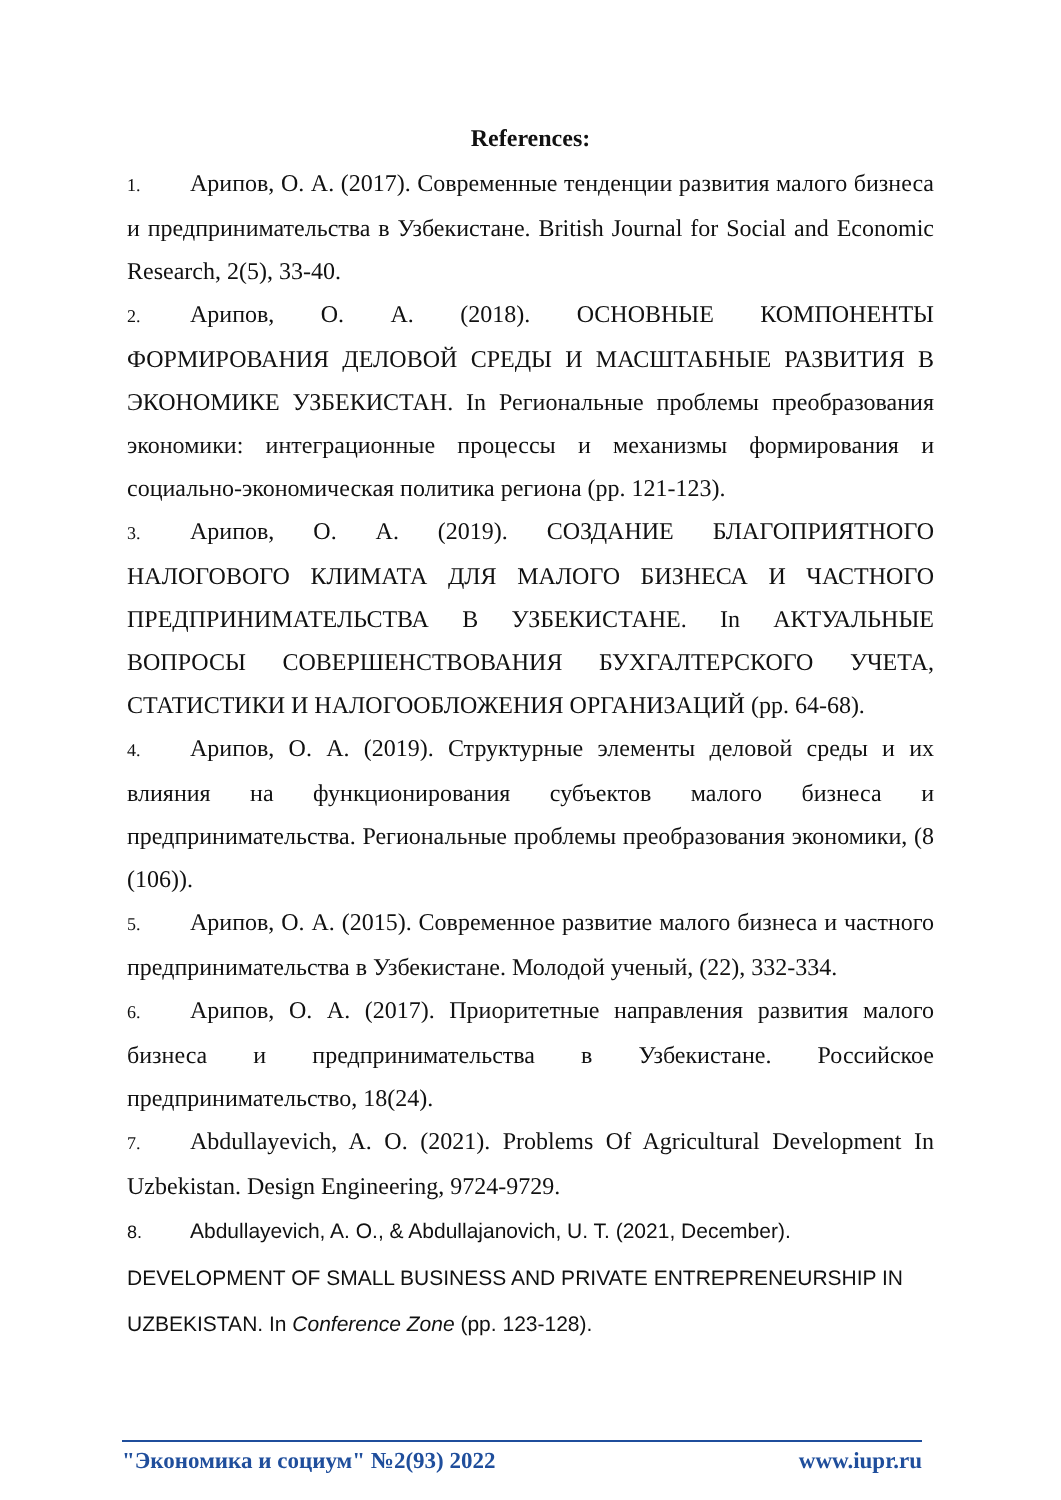References:
1. Арипов, О. А. (2017). Современные тенденции развития малого бизнеса и предпринимательства в Узбекистане. British Journal for Social and Economic Research, 2(5), 33-40.
2. Арипов, О. А. (2018). ОСНОВНЫЕ КОМПОНЕНТЫ ФОРМИРОВАНИЯ ДЕЛОВОЙ СРЕДЫ И МАСШТАБНЫЕ РАЗВИТИЯ В ЭКОНОМИКЕ УЗБЕКИСТАН. In Региональные проблемы преобразования экономики: интеграционные процессы и механизмы формирования и социально-экономическая политика региона (pp. 121-123).
3. Арипов, О. А. (2019). СОЗДАНИЕ БЛАГОПРИЯТНОГО НАЛОГОВОГО КЛИМАТА ДЛЯ МАЛОГО БИЗНЕСА И ЧАСТНОГО ПРЕДПРИНИМАТЕЛЬСТВА В УЗБЕКИСТАНЕ. In АКТУАЛЬНЫЕ ВОПРОСЫ СОВЕРШЕНСТВОВАНИЯ БУХГАЛТЕРСКОГО УЧЕТА, СТАТИСТИКИ И НАЛОГООБЛОЖЕНИЯ ОРГАНИЗАЦИЙ (pp. 64-68).
4. Арипов, О. А. (2019). Структурные элементы деловой среды и их влияния на функционирования субъектов малого бизнеса и предпринимательства. Региональные проблемы преобразования экономики, (8 (106)).
5. Арипов, О. А. (2015). Современное развитие малого бизнеса и частного предпринимательства в Узбекистане. Молодой ученый, (22), 332-334.
6. Арипов, О. А. (2017). Приоритетные направления развития малого бизнеса и предпринимательства в Узбекистане. Российское предпринимательство, 18(24).
7. Abdullayevich, A. O. (2021). Problems Of Agricultural Development In Uzbekistan. Design Engineering, 9724-9729.
8. Abdullayevich, A. O., & Abdullajanovich, U. T. (2021, December). DEVELOPMENT OF SMALL BUSINESS AND PRIVATE ENTREPRENEURSHIP IN UZBEKISTAN. In Conference Zone (pp. 123-128).
"Экономика и социум" №2(93) 2022 www.iupr.ru